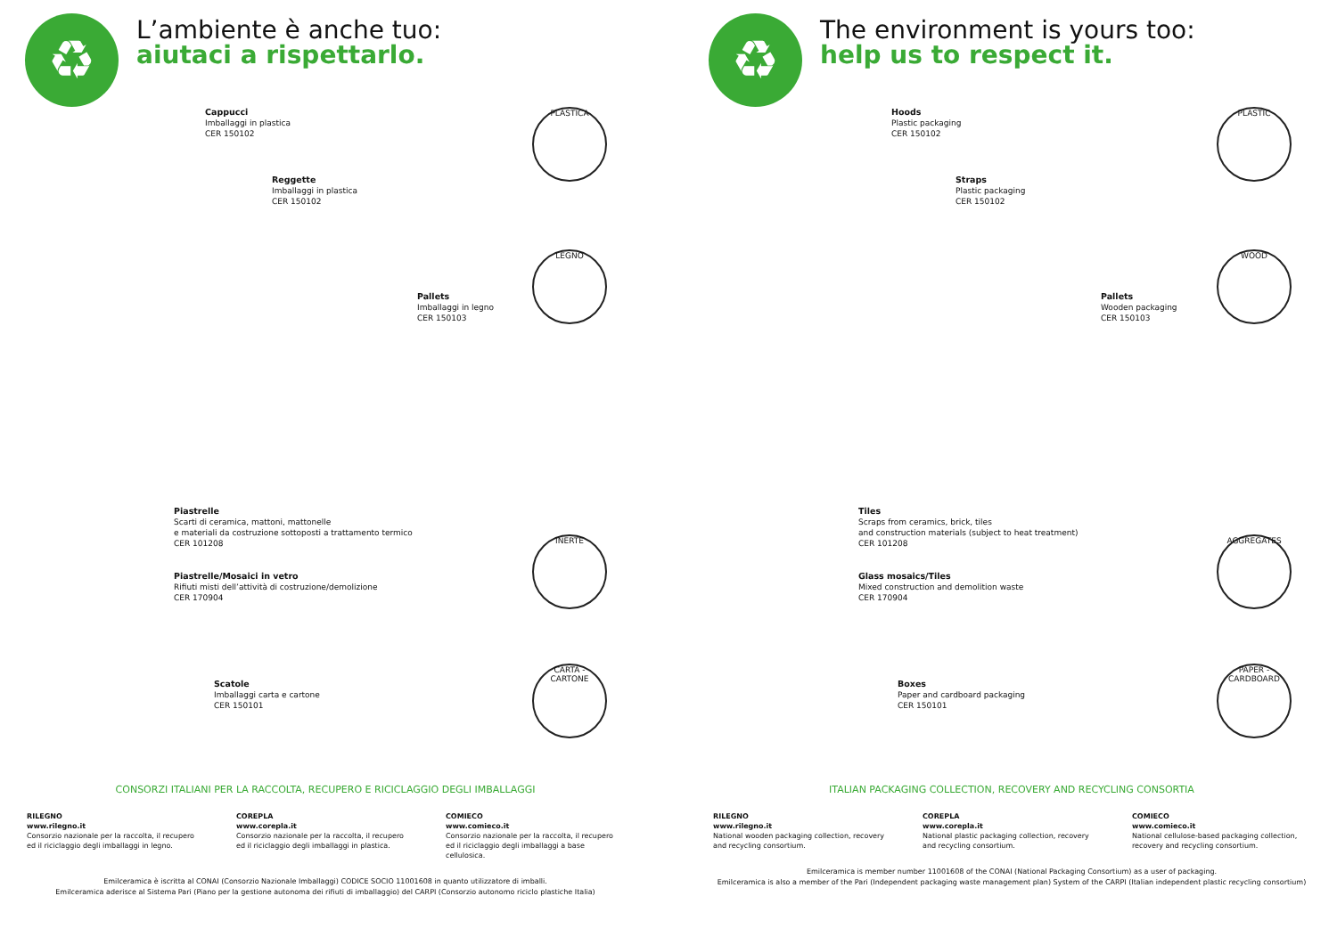♻
L’ambiente è anche tuo:
aiutaci a rispettarlo.
Cappucci
Imballaggi in plastica
CER 150102
PLASTICA
Reggette
Imballaggi in plastica
CER 150102
LEGNO
Pallets
Imballaggi in legno
CER 150103
Piastrelle
Scarti di ceramica, mattoni, mattonelle
e materiali da costruzione sottoposti a trattamento termico
CER 101208
INERTE
Piastrelle/Mosaici in vetro
Rifiuti misti dell’attività di costruzione/demolizione
CER 170904
CARTA - CARTONE
Scatole
Imballaggi carta e cartone
CER 150101
CONSORZI ITALIANI PER LA RACCOLTA, RECUPERO E RICICLAGGIO DEGLI IMBALLAGGI
RILEGNO
www.rilegno.it
Consorzio nazionale per la raccolta, il recupero ed il riciclaggio degli imballaggi in legno.
COREPLA
www.corepla.it
Consorzio nazionale per la raccolta, il recupero ed il riciclaggio degli imballaggi in plastica.
COMIECO
www.comieco.it
Consorzio nazionale per la raccolta, il recupero ed il riciclaggio degli imballaggi a base cellulosica.
Emilceramica è iscritta al CONAI (Consorzio Nazionale Imballaggi) CODICE SOCIO 11001608 in quanto utilizzatore di imballi.
Emilceramica aderisce al Sistema Pari (Piano per la gestione autonoma dei rifiuti di imballaggio) del CARPI (Consorzio autonomo riciclo plastiche Italia)
♻
The environment is yours too:
help us to respect it.
Hoods
Plastic packaging
CER 150102
PLASTIC
Straps
Plastic packaging
CER 150102
WOOD
Pallets
Wooden packaging
CER 150103
Tiles
Scraps from ceramics, brick, tiles
and construction materials (subject to heat treatment)
CER 101208
AGGREGATES
Glass mosaics/Tiles
Mixed construction and demolition waste
CER 170904
PAPER - CARDBOARD
Boxes
Paper and cardboard packaging
CER 150101
ITALIAN PACKAGING COLLECTION, RECOVERY AND RECYCLING CONSORTIA
RILEGNO
www.rilegno.it
National wooden packaging collection, recovery and recycling consortium.
COREPLA
www.corepla.it
National plastic packaging collection, recovery and recycling consortium.
COMIECO
www.comieco.it
National cellulose-based packaging collection, recovery and recycling consortium.
Emilceramica is member number 11001608 of the CONAI (National Packaging Consortium) as a user of packaging.
Emilceramica is also a member of the Pari (Independent packaging waste management plan) System of the CARPI (Italian independent plastic recycling consortium)